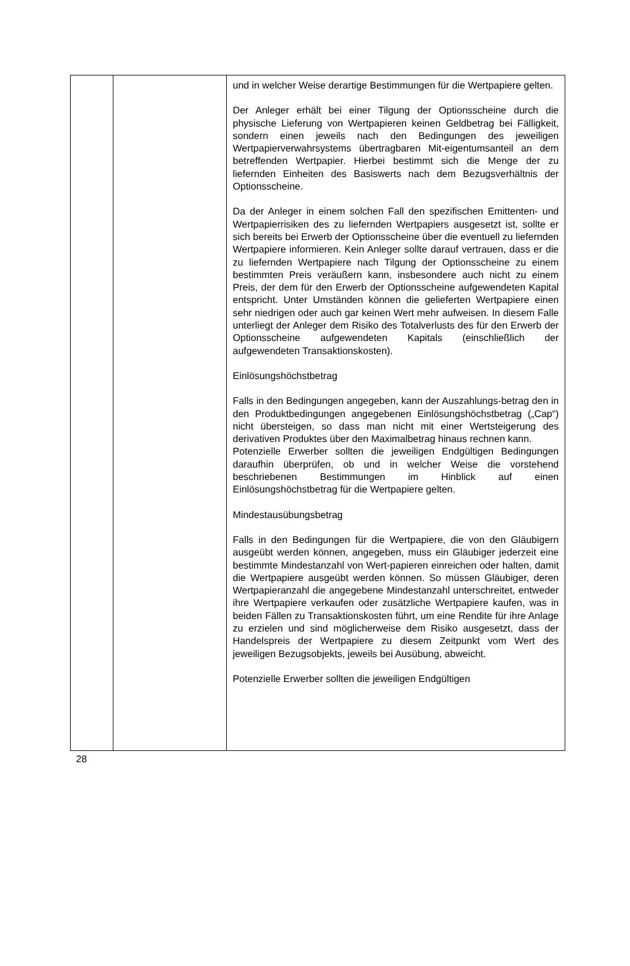| | | und in welcher Weise derartige Bestimmungen für die Wertpapiere gelten. Der Anleger erhält bei einer Tilgung der Optionsscheine durch die physische Lieferung von Wertpapieren keinen Geldbetrag bei Fälligkeit, sondern einen jeweils nach den Bedingungen des jeweiligen Wertpapierverwahrsystems übertragbaren Mit-eigentumsanteil an dem betreffenden Wertpapier. Hierbei bestimmt sich die Menge der zu liefernden Einheiten des Basiswerts nach dem Bezugsverhältnis der Optionsscheine. Da der Anleger in einem solchen Fall den spezifischen Emittenten- und Wertpapierrisiken des zu liefernden Wertpapiers ausgesetzt ist, sollte er sich bereits bei Erwerb der Optionsscheine über die eventuell zu liefernden Wertpapiere informieren. Kein Anleger sollte darauf vertrauen, dass er die zu liefernden Wertpapiere nach Tilgung der Optionsscheine zu einem bestimmten Preis veräußern kann, insbesondere auch nicht zu einem Preis, der dem für den Erwerb der Optionsscheine aufgewendeten Kapital entspricht. Unter Umständen können die gelieferten Wertpapiere einen sehr niedrigen oder auch gar keinen Wert mehr aufweisen. In diesem Falle unterliegt der Anleger dem Risiko des Totalverlusts des für den Erwerb der Optionsscheine aufgewendeten Kapitals (einschließlich der aufgewendeten Transaktionskosten). Einlösungshöchstbetrag Falls in den Bedingungen angegeben, kann der Auszahlungs-betrag den in den Produktbedingungen angegebenen Einlösungshöchstbetrag („Cap“) nicht übersteigen, so dass man nicht mit einer Wertsteigerung des derivativen Produktes über den Maximalbetrag hinaus rechnen kann. Potenzielle Erwerber sollten die jeweiligen Endgültigen Bedingungen daraufhin überprüfen, ob und in welcher Weise die vorstehend beschriebenen Bestimmungen im Hinblick auf einen Einlösungshöchstbetrag für die Wertpapiere gelten. Mindestausübungsbetrag Falls in den Bedingungen für die Wertpapiere, die von den Gläubigern ausgeübt werden können, angegeben, muss ein Gläubiger jederzeit eine bestimmte Mindestanzahl von Wert-papieren einreichen oder halten, damit die Wertpapiere ausgeübt werden können. So müssen Gläubiger, deren Wertpapieranzahl die angegebene Mindestanzahl unterschreitet, entweder ihre Wertpapiere verkaufen oder zusätzliche Wertpapiere kaufen, was in beiden Fällen zu Transaktionskosten führt, um eine Rendite für ihre Anlage zu erzielen und sind möglicherweise dem Risiko ausgesetzt, dass der Handelspreis der Wertpapiere zu diesem Zeitpunkt vom Wert des jeweiligen Bezugsobjekts, jeweils bei Ausübung, abweicht. Potenzielle Erwerber sollten die jeweiligen Endgültigen |
28